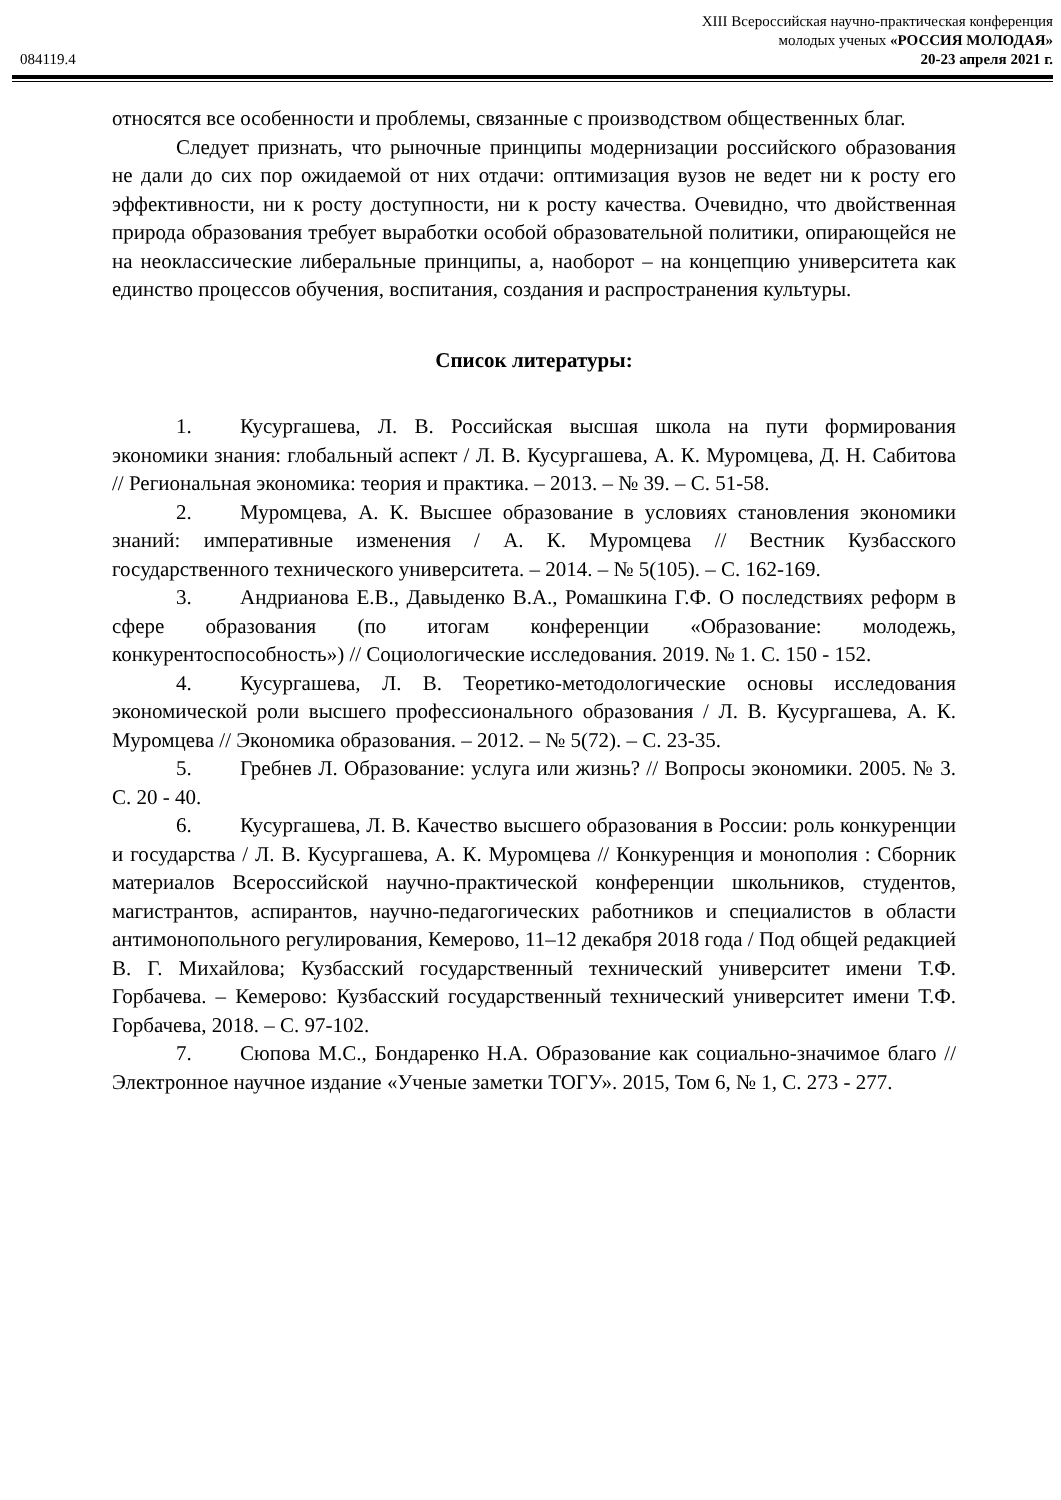084119.4
XIII Всероссийская научно-практическая конференция
молодых ученых «РОССИЯ МОЛОДАЯ»
20-23 апреля 2021 г.
относятся все особенности и проблемы, связанные с производством общественных благ.
Следует признать, что рыночные принципы модернизации российского образования не дали до сих пор ожидаемой от них отдачи: оптимизация вузов не ведет ни к росту его эффективности, ни к росту доступности, ни к росту качества. Очевидно, что двойственная природа образования требует выработки особой образовательной политики, опирающейся не на неоклассические либеральные принципы, а, наоборот – на концепцию университета как единство процессов обучения, воспитания, создания и распространения культуры.
Список литературы:
1. Кусургашева, Л. В. Российская высшая школа на пути формирования экономики знания: глобальный аспект / Л. В. Кусургашева, А. К. Муромцева, Д. Н. Сабитова // Региональная экономика: теория и практика. – 2013. – № 39. – С. 51-58.
2. Муромцева, А. К. Высшее образование в условиях становления экономики знаний: императивные изменения / А. К. Муромцева // Вестник Кузбасского государственного технического университета. – 2014. – № 5(105). – С. 162-169.
3. Андрианова Е.В., Давыденко В.А., Ромашкина Г.Ф. О последствиях реформ в сфере образования (по итогам конференции «Образование: молодежь, конкурентоспособность») // Социологические исследования. 2019. № 1. С. 150 - 152.
4. Кусургашева, Л. В. Теоретико-методологические основы исследования экономической роли высшего профессионального образования / Л. В. Кусургашева, А. К. Муромцева // Экономика образования. – 2012. – № 5(72). – С. 23-35.
5. Гребнев Л. Образование: услуга или жизнь? // Вопросы экономики. 2005. № 3. С. 20 - 40.
6. Кусургашева, Л. В. Качество высшего образования в России: роль конкуренции и государства / Л. В. Кусургашева, А. К. Муромцева // Конкуренция и монополия : Сборник материалов Всероссийской научно-практической конференции школьников, студентов, магистрантов, аспирантов, научно-педагогических работников и специалистов в области антимонопольного регулирования, Кемерово, 11–12 декабря 2018 года / Под общей редакцией В. Г. Михайлова; Кузбасский государственный технический университет имени Т.Ф. Горбачева. – Кемерово: Кузбасский государственный технический университет имени Т.Ф. Горбачева, 2018. – С. 97-102.
7. Сюпова М.С., Бондаренко Н.А. Образование как социально-значимое благо // Электронное научное издание «Ученые заметки ТОГУ». 2015, Том 6, № 1, С. 273 - 277.